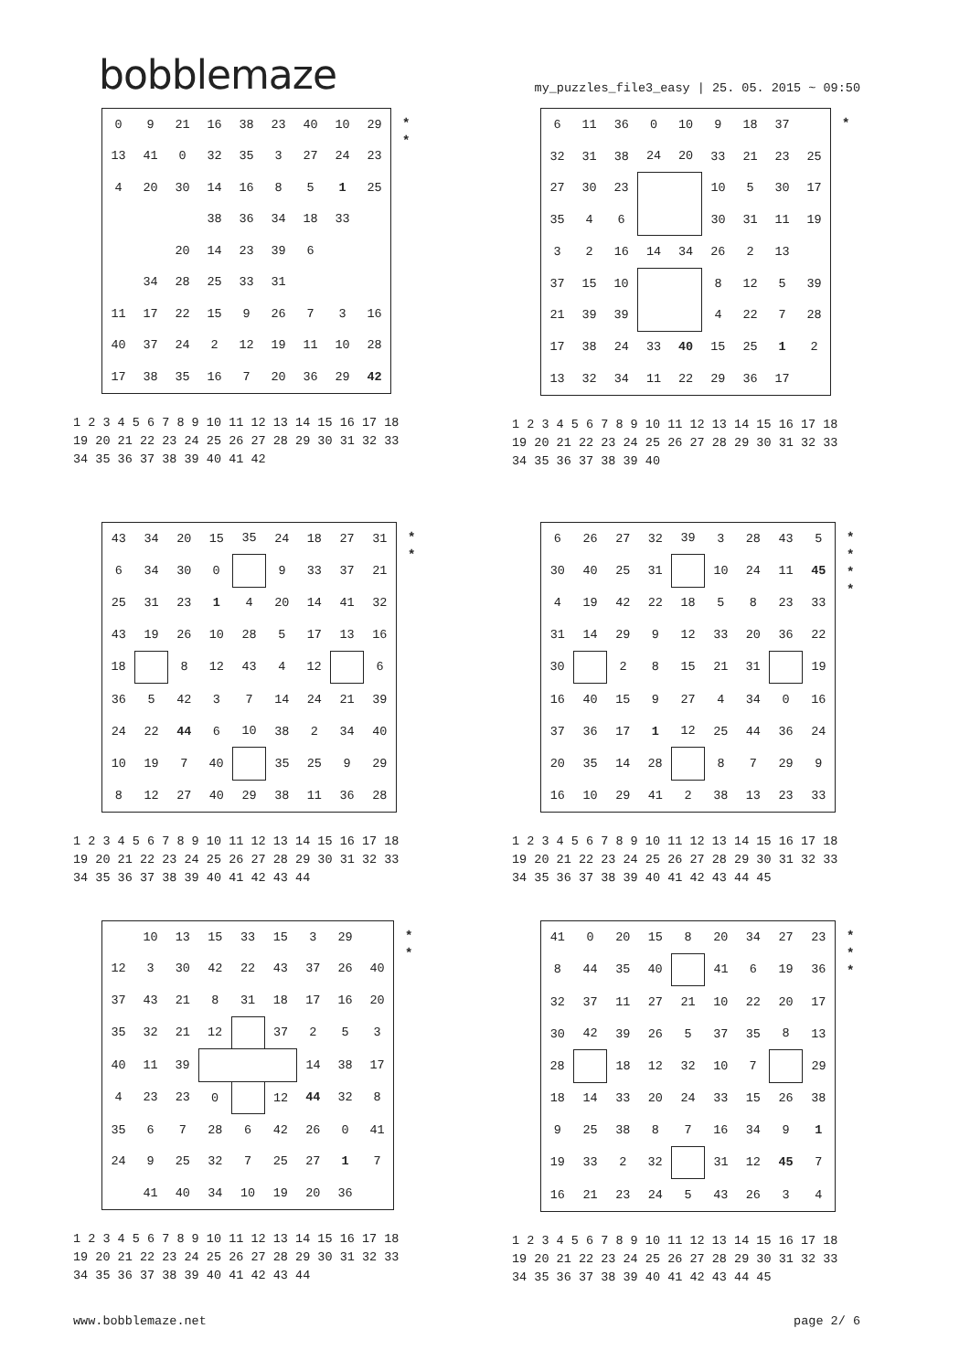bobblemaze
my_puzzles_file3_easy | 25. 05. 2015 ~ 09:50
| 0 | 9 | 21 | 16 | 38 | 23 | 40 | 10 | 29 |
| 13 | 41 | 0 | 32 | 35 | 3 | 27 | 24 | 23 |
| 4 | 20 | 30 | 14 | 16 | 8 | 5 | 1 | 25 |
| | | | 38 | 36 | 34 | 18 | 33 | |
| | | 20 | 14 | 23 | 39 | 6 | | |
| | 34 | 28 | 25 | 33 | 31 | | | |
| 11 | 17 | 22 | 15 | 9 | 26 | 7 | 3 | 16 |
| 40 | 37 | 24 | 2 | 12 | 19 | 11 | 10 | 28 |
| 17 | 38 | 35 | 16 | 7 | 20 | 36 | 29 | 42 |
*
*
1 2 3 4 5 6 7 8 9 10 11 12 13 14 15 16 17 18 19 20 21 22 23 24 25 26 27 28 29 30 31 32 33 34 35 36 37 38 39 40 41 42
| 6 | 11 | 36 | 0 | 10 | 9 | 18 | 37 | |
| 32 | 31 | 38 | 24 | 20 | 33 | 21 | 23 | 25 |
| 27 | 30 | 23 | | | 10 | 5 | 30 | 17 |
| 35 | 4 | 6 | | | 30 | 31 | 11 | 19 |
| 3 | 2 | 16 | 14 | 34 | 26 | 2 | 13 | |
| 37 | 15 | 10 | | | 8 | 12 | 5 | 39 |
| 21 | 39 | 39 | | | 4 | 22 | 7 | 28 |
| 17 | 38 | 24 | 33 | 40 | 15 | 25 | 1 | 2 |
| 13 | 32 | 34 | 11 | 22 | 29 | 36 | 17 | |
*
1 2 3 4 5 6 7 8 9 10 11 12 13 14 15 16 17 18 19 20 21 22 23 24 25 26 27 28 29 30 31 32 33 34 35 36 37 38 39 40
| 43 | 34 | 20 | 15 | 35 | 24 | 18 | 27 | 31 |
| 6 | 34 | 30 | 0 | | 9 | 33 | 37 | 21 |
| 25 | 31 | 23 | 1 | 4 | 20 | 14 | 41 | 32 |
| 43 | 19 | 26 | 10 | 28 | 5 | 17 | 13 | 16 |
| 18 | | 8 | 12 | 43 | 4 | 12 | | 6 |
| 36 | 5 | 42 | 3 | 7 | 14 | 24 | 21 | 39 |
| 24 | 22 | 44 | 6 | 10 | 38 | 2 | 34 | 40 |
| 10 | 19 | 7 | 40 | | 35 | 25 | 9 | 29 |
| 8 | 12 | 27 | 40 | 29 | 38 | 11 | 36 | 28 |
*
*
1 2 3 4 5 6 7 8 9 10 11 12 13 14 15 16 17 18 19 20 21 22 23 24 25 26 27 28 29 30 31 32 33 34 35 36 37 38 39 40 41 42 43 44
| 6 | 26 | 27 | 32 | 39 | 3 | 28 | 43 | 5 |
| 30 | 40 | 25 | 31 | | 10 | 24 | 11 | 45 |
| 4 | 19 | 42 | 22 | 18 | 5 | 8 | 23 | 33 |
| 31 | 14 | 29 | 9 | 12 | 33 | 20 | 36 | 22 |
| 30 | | 2 | 8 | 15 | 21 | 31 | | 19 |
| 16 | 40 | 15 | 9 | 27 | 4 | 34 | 0 | 16 |
| 37 | 36 | 17 | 1 | 12 | 25 | 44 | 36 | 24 |
| 20 | 35 | 14 | 28 | | 8 | 7 | 29 | 9 |
| 16 | 10 | 29 | 41 | 2 | 38 | 13 | 23 | 33 |
*
*
*
*
1 2 3 4 5 6 7 8 9 10 11 12 13 14 15 16 17 18 19 20 21 22 23 24 25 26 27 28 29 30 31 32 33 34 35 36 37 38 39 40 41 42 43 44 45
| | 10 | 13 | 15 | 33 | 15 | 3 | 29 | |
| 12 | 3 | 30 | 42 | 22 | 43 | 37 | 26 | 40 |
| 37 | 43 | 21 | 8 | 31 | 18 | 17 | 16 | 20 |
| 35 | 32 | 21 | 12 | | 37 | 2 | 5 | 3 |
| 40 | 11 | 39 | | | | 14 | 38 | 17 |
| 4 | 23 | 23 | 0 | | 12 | 44 | 32 | 8 |
| 35 | 6 | 7 | 28 | 6 | 42 | 26 | 0 | 41 |
| 24 | 9 | 25 | 32 | 7 | 25 | 27 | 1 | 7 |
| | 41 | 40 | 34 | 10 | 19 | 20 | 36 | |
*
*
1 2 3 4 5 6 7 8 9 10 11 12 13 14 15 16 17 18 19 20 21 22 23 24 25 26 27 28 29 30 31 32 33 34 35 36 37 38 39 40 41 42 43 44
| 41 | 0 | 20 | 15 | 8 | 20 | 34 | 27 | 23 |
| 8 | 44 | 35 | 40 | | 41 | 6 | 19 | 36 |
| 32 | 37 | 11 | 27 | 21 | 10 | 22 | 20 | 17 |
| 30 | 42 | 39 | 26 | 5 | 37 | 35 | 8 | 13 |
| 28 | | 18 | 12 | 32 | 10 | 7 | | 29 |
| 18 | 14 | 33 | 20 | 24 | 33 | 15 | 26 | 38 |
| 9 | 25 | 38 | 8 | 7 | 16 | 34 | 9 | 1 |
| 19 | 33 | 2 | 32 | | 31 | 12 | 45 | 7 |
| 16 | 21 | 23 | 24 | 5 | 43 | 26 | 3 | 4 |
*
*
*
1 2 3 4 5 6 7 8 9 10 11 12 13 14 15 16 17 18 19 20 21 22 23 24 25 26 27 28 29 30 31 32 33 34 35 36 37 38 39 40 41 42 43 44 45
www.bobblemaze.net page 2/ 6